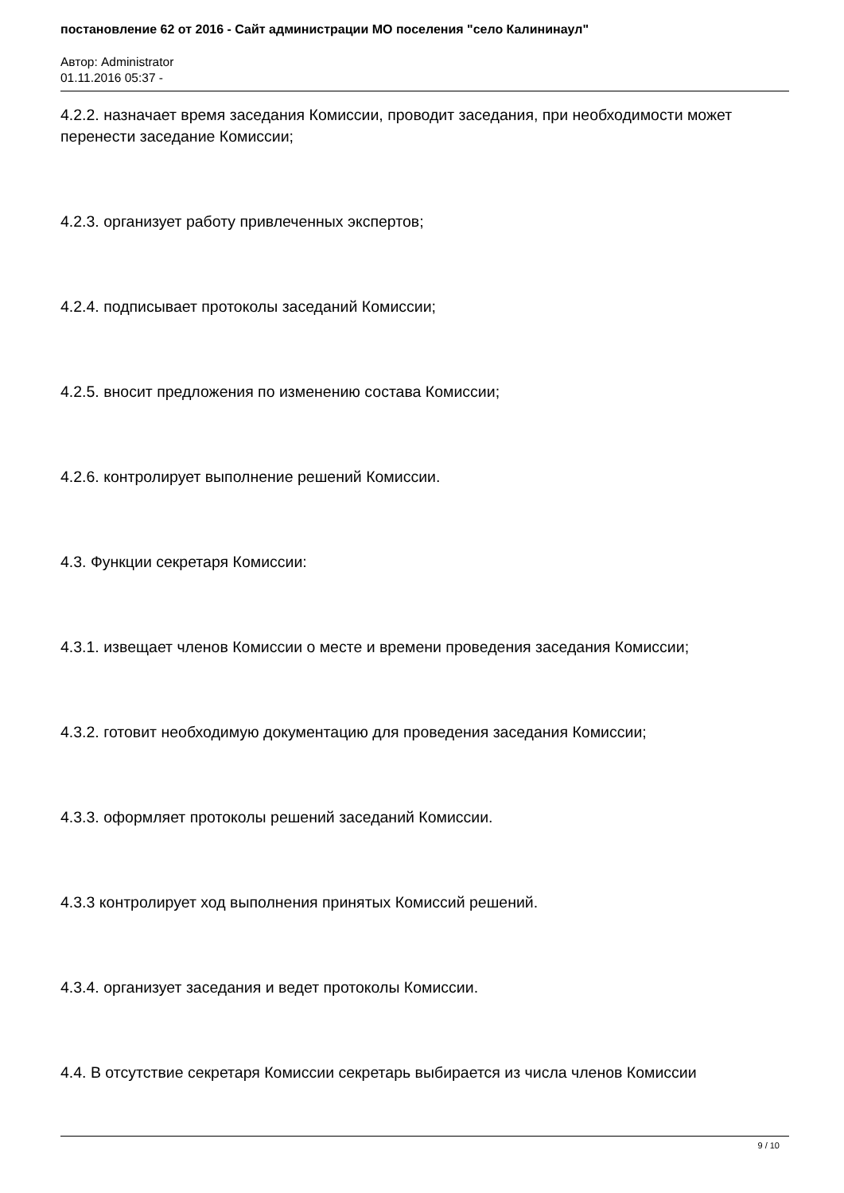постановление 62 от 2016 - Сайт администрации МО поселения "село Калининаул"
Автор: Administrator
01.11.2016 05:37 -
4.2.2. назначает время заседания Комиссии, проводит заседания, при необходимости может перенести заседание Комиссии;
4.2.3. организует работу привлеченных экспертов;
4.2.4. подписывает протоколы заседаний Комиссии;
4.2.5. вносит предложения по изменению состава Комиссии;
4.2.6. контролирует выполнение решений Комиссии.
4.3. Функции секретаря Комиссии:
4.3.1. извещает членов Комиссии о месте и времени проведения заседания Комиссии;
4.3.2. готовит необходимую документацию для проведения заседания Комиссии;
4.3.3. оформляет протоколы решений заседаний Комиссии.
4.3.3 контролирует ход выполнения принятых Комиссий решений.
4.3.4. организует заседания и ведет протоколы Комиссии.
4.4. В отсутствие секретаря Комиссии секретарь выбирается из числа членов Комиссии
9 / 10